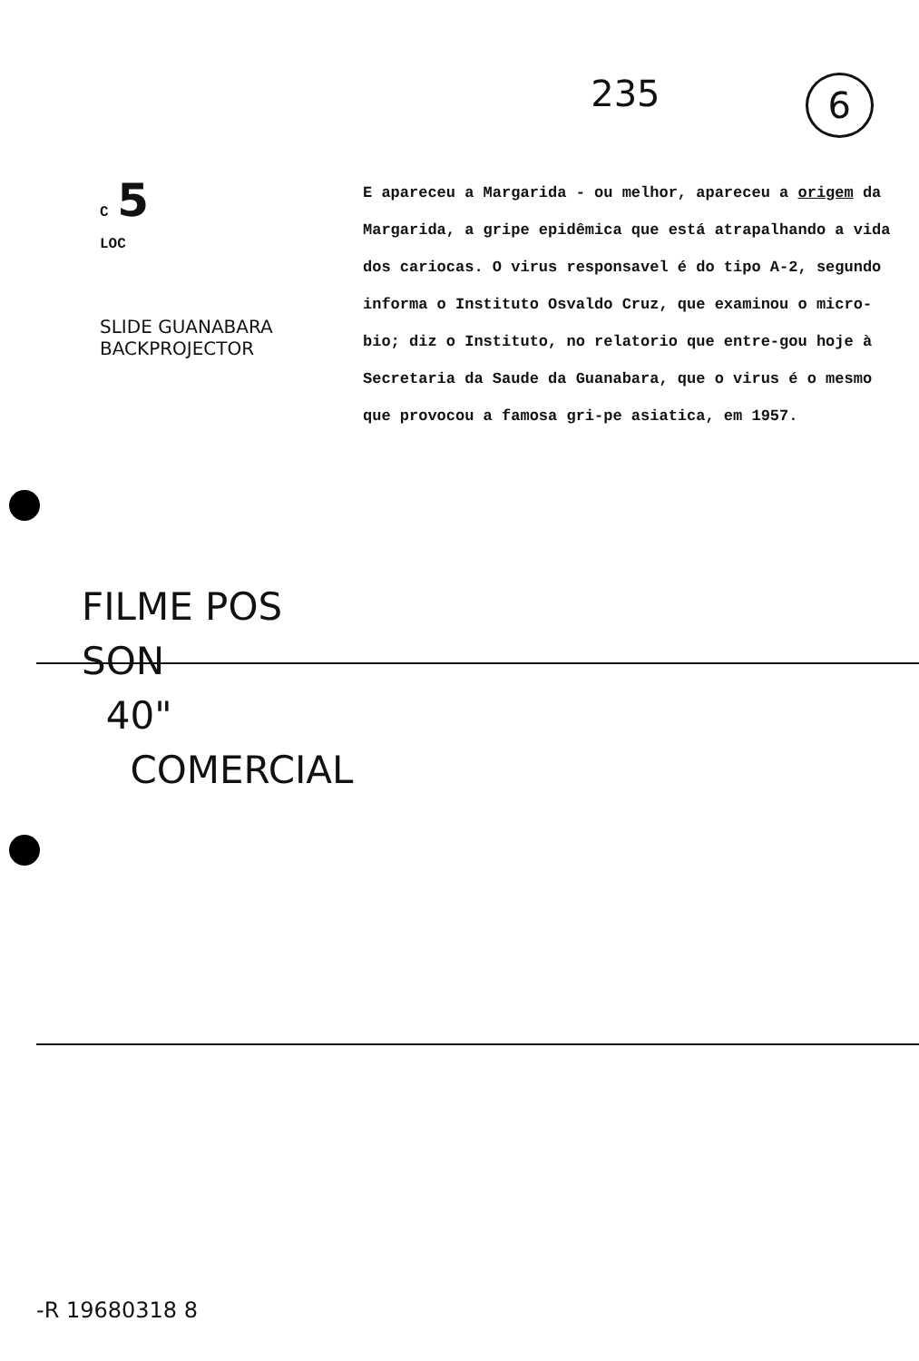235 6
C 5
LOC
SLIDE GUANABARA
BACKPROJECTOR
E apareceu a Margarida - ou melhor, apareceu a origem da Margarida, a gripe epidêmica que está atrapalhando a vida dos cariocas. O virus responsavel é do tipo A-2, segundo informa o Instituto Osvaldo Cruz, que examinou o micro-bio; diz o Instituto, no relatorio que entre-gou hoje à Secretaria da Saude da Guanabara, que o virus é o mesmo que provocou a famosa gri-pe asiatica, em 1957.
FILME POS
SON
40"
COMERCIAL
-R 19680318 8